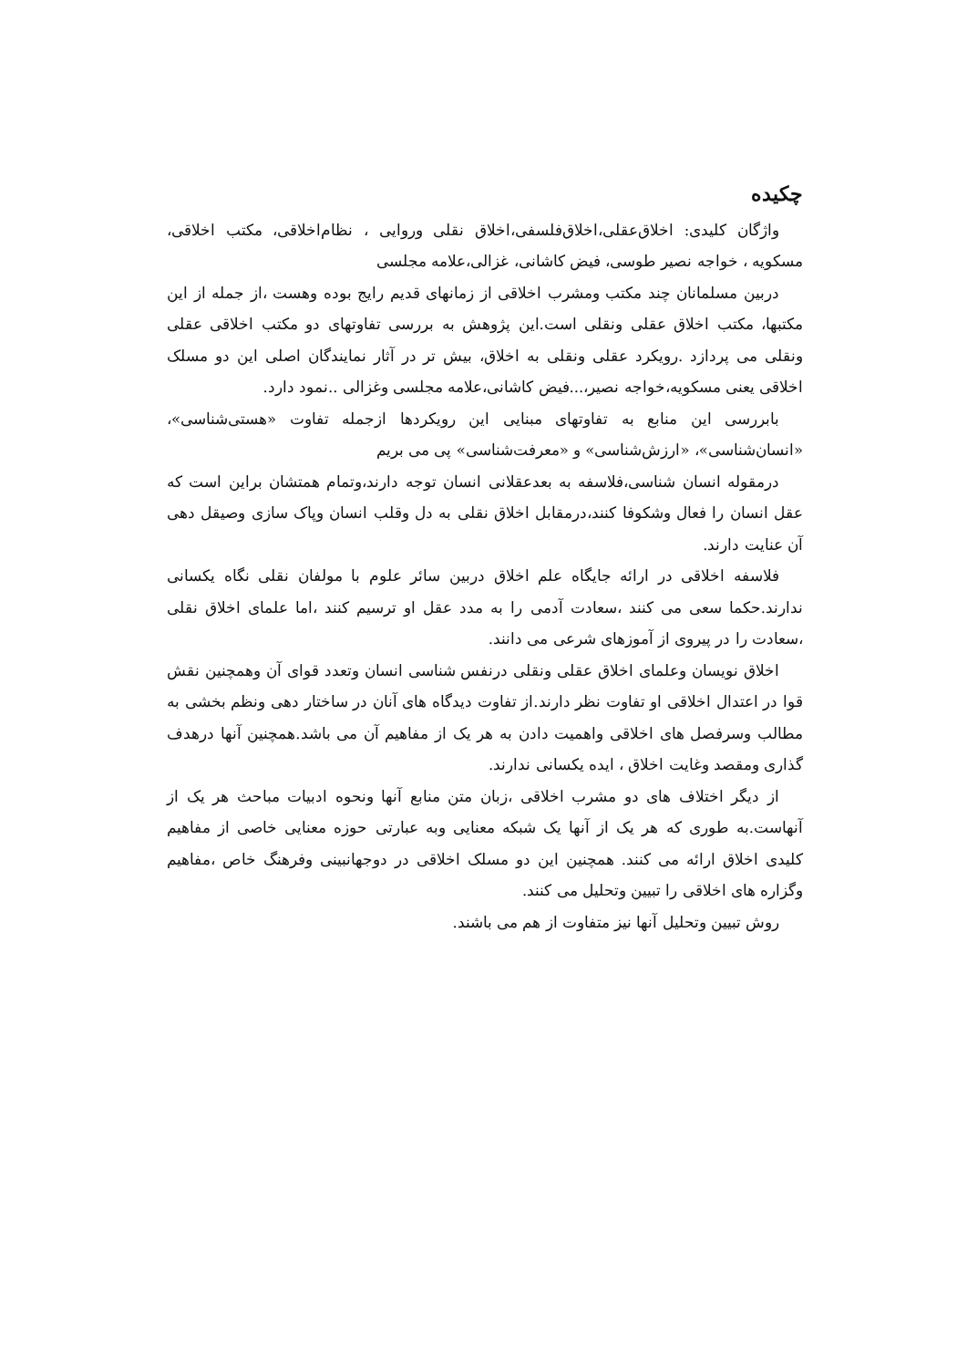چکیده
واژگان کلیدی: اخلاق‌عقلی،اخلاق‌فلسفی،اخلاق نقلی وروایی ، نظام‌اخلاقی، مکتب اخلاقی، مسکویه ، خواجه نصیر طوسی، فیض کاشانی، غزالی،علامه مجلسی
دربین مسلمانان چند مکتب ومشرب اخلاقی از زمانهای قدیم رایج بوده وهست ،از جمله از این مکتبها، مکتب اخلاق عقلی ونقلی است.این پژوهش به بررسی تفاوتهای دو مکتب اخلاقی عقلی ونقلی می پردازد .رویکرد عقلی ونقلی به اخلاق، بیش تر در آثار نمایندگان اصلی این دو مسلک اخلاقی یعنی مسکویه،خواجه نصیر،...فیض کاشانی،علامه مجلسی وغزالی ..نمود دارد.
بابررسی این منابع به تفاوتهای مبنایی این رویکردها ازجمله تفاوت «هستی‌شناسی»، «انسان‌شناسی»، «ارزش‌شناسی» و «معرفت‌شناسی» پی می بریم
درمقوله انسان شناسی،فلاسفه به بعدعقلانی انسان توجه دارند،وتمام همتشان براین است که عقل انسان را فعال وشکوفا کنند،درمقابل اخلاق نقلی به دل وقلب انسان وپاک سازی وصیقل دهی آن عنایت دارند.
فلاسفه اخلاقی در ارائه جایگاه علم اخلاق دربین سائر علوم با مولفان نقلی نگاه یکسانی ندارند.حکما سعی می کنند ،سعادت آدمی را به مدد عقل او ترسیم کنند ،اما علمای اخلاق نقلی ،سعادت را در پیروی از آموزهای شرعی می دانند.
اخلاق نویسان وعلمای اخلاق عقلی ونقلی درنفس شناسی انسان وتعدد قوای آن وهمچنین نقش قوا در اعتدال اخلاقی او تفاوت نظر دارند.از تفاوت دیدگاه های آنان در ساختار دهی ونظم بخشی به مطالب وسرفصل های اخلاقی واهمیت دادن به هر یک از مفاهیم آن می باشد.همچنین آنها درهدف گذاری ومقصد وغایت اخلاق ، ایده یکسانی ندارند.
از دیگر اختلاف های دو مشرب اخلاقی ،زبان متن منابع آنها ونحوه ادبیات مباحث هر یک از آنهاست.به طوری که هر یک از آنها یک شبکه معنایی وبه عبارتی حوزه معنایی خاصی از مفاهیم کلیدی اخلاق ارائه می کنند. همچنین این دو مسلک اخلاقی در دوجهانبینی وفرهنگ خاص ،مفاهیم وگزاره های اخلاقی را تبیین وتحلیل می کنند.
روش تبیین وتحلیل آنها نیز متفاوت از هم می باشند.